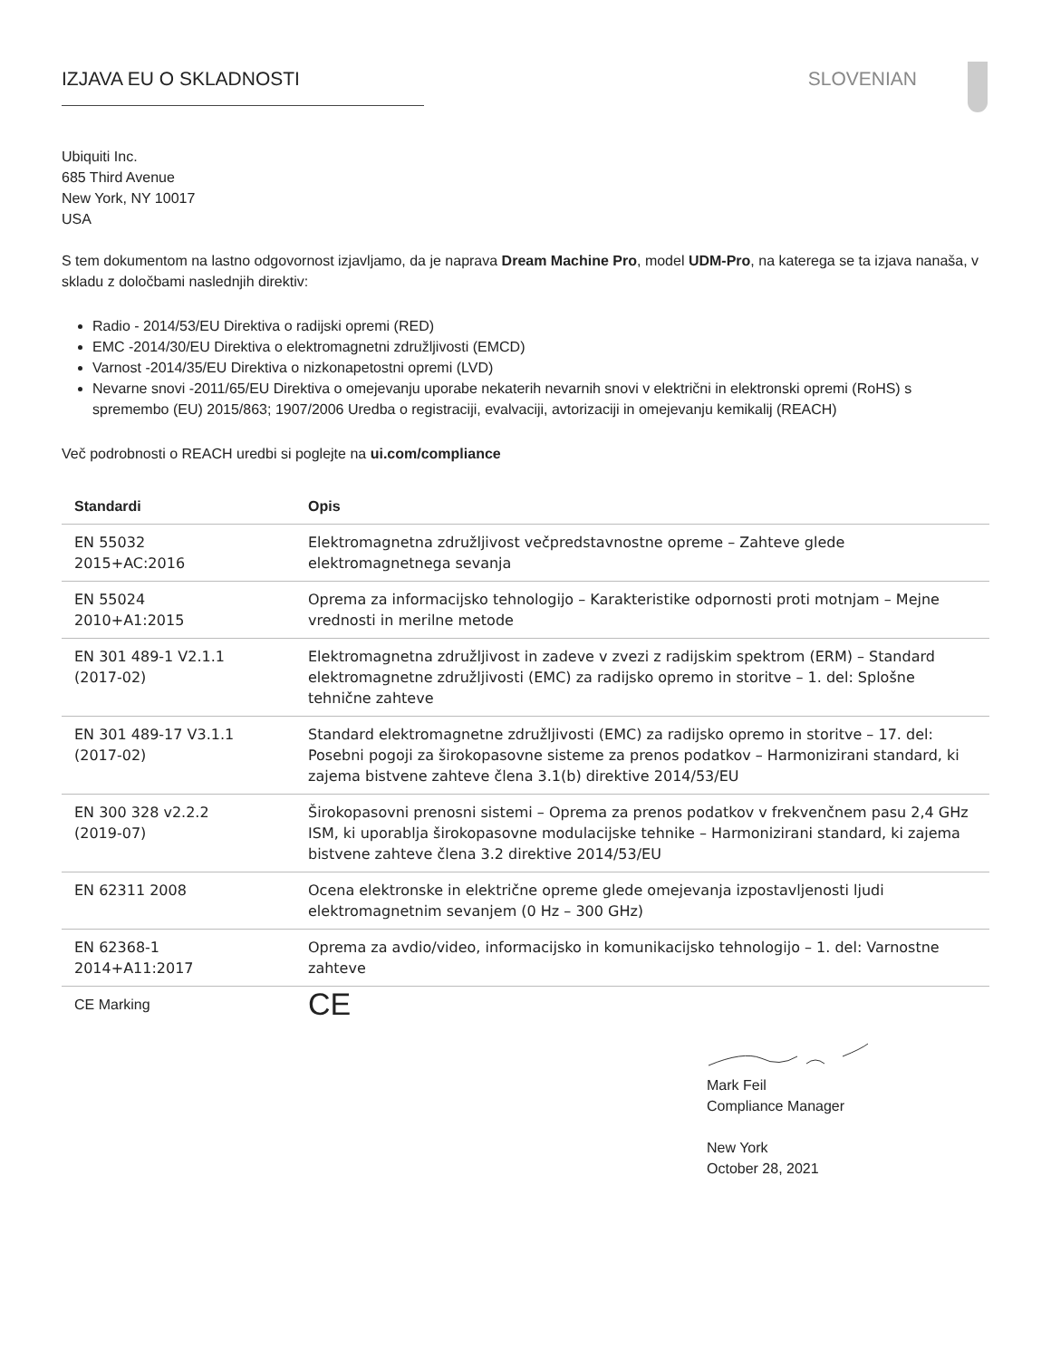IZJAVA EU O SKLADNOSTI SLOVENIAN
Ubiquiti Inc.
685 Third Avenue
New York, NY 10017
USA
S tem dokumentom na lastno odgovornost izjavljamo, da je naprava Dream Machine Pro, model UDM-Pro, na katerega se ta izjava nanaša, v skladu z določbami naslednjih direktiv:
Radio - 2014/53/EU Direktiva o radijski opremi (RED)
EMC -2014/30/EU Direktiva o elektromagnetni združljivosti (EMCD)
Varnost -2014/35/EU Direktiva o nizkonapetostni opremi (LVD)
Nevarne snovi -2011/65/EU Direktiva o omejevanju uporabe nekaterih nevarnih snovi v električni in elektronski opremi (RoHS) s spremembo (EU) 2015/863; 1907/2006 Uredba o registraciji, evalvaciji, avtorizaciji in omejevanju kemikalij (REACH)
Več podrobnosti o REACH uredbi si poglejte na ui.com/compliance
| Standardi | Opis |
| --- | --- |
| EN 55032 2015+AC:2016 | Elektromagnetna združljivost večpredstavnostne opreme – Zahteve glede elektromagnetnega sevanja |
| EN 55024 2010+A1:2015 | Oprema za informacijsko tehnologijo – Karakteristike odpornosti proti motnjam – Mejne vrednosti in merilne metode |
| EN 301 489-1 V2.1.1 (2017-02) | Elektromagnetna združljivost in zadeve v zvezi z radijskim spektrom (ERM) – Standard elektromagnetne združljivosti (EMC) za radijsko opremo in storitve – 1. del: Splošne tehnične zahteve |
| EN 301 489-17 V3.1.1 (2017-02) | Standard elektromagnetne združljivosti (EMC) za radijsko opremo in storitve – 17. del: Posebni pogoji za širokopasovne sisteme za prenos podatkov – Harmonizirani standard, ki zajema bistvene zahteve člena 3.1(b) direktive 2014/53/EU |
| EN 300 328 v2.2.2 (2019-07) | Širokopasovni prenosni sistemi – Oprema za prenos podatkov v frekvenčnem pasu 2,4 GHz ISM, ki uporablja širokopasovne modulacijske tehnike – Harmonizirani standard, ki zajema bistvene zahteve člena 3.2 direktive 2014/53/EU |
| EN 62311 2008 | Ocena elektronske in električne opreme glede omejevanja izpostavljenosti ljudi elektromagnetnim sevanjem (0 Hz – 300 GHz) |
| EN 62368-1 2014+A11:2017 | Oprema za avdio/video, informacijsko in komunikacijsko tehnologijo – 1. del: Varnostne zahteve |
| CE Marking | CE |
Mark Feil
Compliance Manager
New York
October 28, 2021